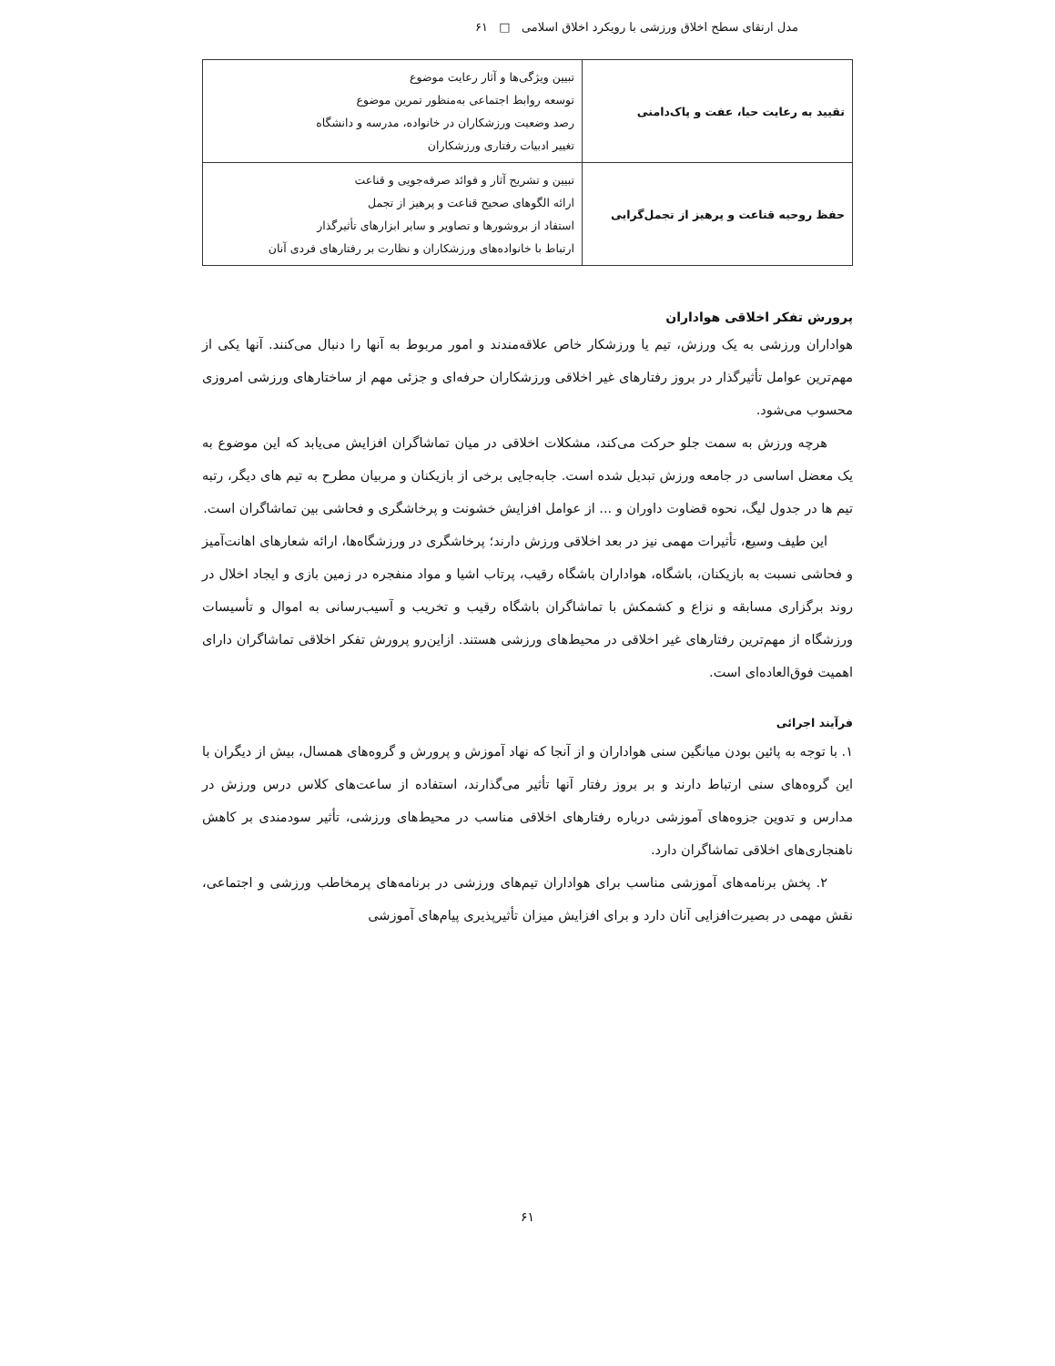مدل ارتقای سطح اخلاق ورزشی با رویکرد اخلاق اسلامی □ ۶۱
| تقیید به رعایت حیا، عفت و پاک‌دامنی | تبیین ویژگی‌ها و آثار رعایت موضوع توسعه روابط اجتماعی به‌منظور تمرین موضوع رصد وضعیت ورزشکاران در خانواده، مدرسه و دانشگاه تغییر ادبیات رفتاری ورزشکاران |
| حفظ روحیه قناعت و پرهیز از تجمل‌گرایی | تبیین و تشریح آثار و فوائد صرفه‌جویی و قناعت ارائه الگوهای صحیح قناعت و پرهیز از تجمل استفاد از بروشورها و تصاویر و سایر ابزارهای تأثیرگذار ارتباط با خانواده‌های ورزشکاران و نظارت بر رفتارهای فردی آنان |
پرورش تفکر اخلاقی هواداران
هواداران ورزشی به یک ورزش، تیم یا ورزشکار خاص علاقه‌مندند و امور مربوط به آنها را دنبال می‌کنند. آنها یکی از مهم‌ترین عوامل تأثیرگذار در بروز رفتارهای غیر اخلاقی ورزشکاران حرفه‌ای و جزئی مهم از ساختارهای ورزشی امروزی محسوب می‌شود.
هرچه ورزش به سمت جلو حرکت می‌کند، مشکلات اخلاقی در میان تماشاگران افزایش می‌یابد که این موضوع به یک معضل اساسی در جامعه ورزش تبدیل شده است. جابه‌جایی برخی از بازیکنان و مربیان مطرح به تیم های دیگر، رتبه تیم ها در جدول لیگ، نحوه قضاوت داوران و ... از عوامل افزایش خشونت و پرخاشگری و فحاشی بین تماشاگران است.
این طیف وسیع، تأثیرات مهمی نیز در بعد اخلاقی ورزش دارند؛ پرخاشگری در ورزشگاه‌ها، ارائه شعارهای اهانت‌آمیز و فحاشی نسبت به بازیکنان، باشگاه، هواداران باشگاه رقیب، پرتاب اشیا و مواد منفجره در زمین بازی و ایجاد اخلال در روند برگزاری مسابقه و نزاع و کشمکش با تماشاگران باشگاه رقیب و تخریب و آسیب‌رسانی به اموال و تأسیسات ورزشگاه از مهم‌ترین رفتارهای غیر اخلاقی در محیط‌های ورزشی هستند. ازاین‌رو پرورش تفکر اخلاقی تماشاگران دارای اهمیت فوق‌العاده‌ای است.
فرآیند اجرائی
۱. با توجه به پائین بودن میانگین سنی هواداران و از آنجا که نهاد آموزش و پرورش و گروه‌های همسال، بیش از دیگران با این گروه‌های سنی ارتباط دارند و بر بروز رفتار آنها تأثیر می‌گذارند، استفاده از ساعت‌های کلاس درس ورزش در مدارس و تدوین جزوه‌های آموزشی درباره رفتارهای اخلاقی مناسب در محیط‌های ورزشی، تأثیر سودمندی بر کاهش ناهنجاری‌های اخلاقی تماشاگران دارد.
۲. پخش برنامه‌های آموزشی مناسب برای هواداران تیم‌های ورزشی در برنامه‌های پرمخاطب ورزشی و اجتماعی، نقش مهمی در بصیرت‌افزایی آنان دارد و برای افزایش میزان تأثیرپذیری پیام‌های آموزشی
۶۱